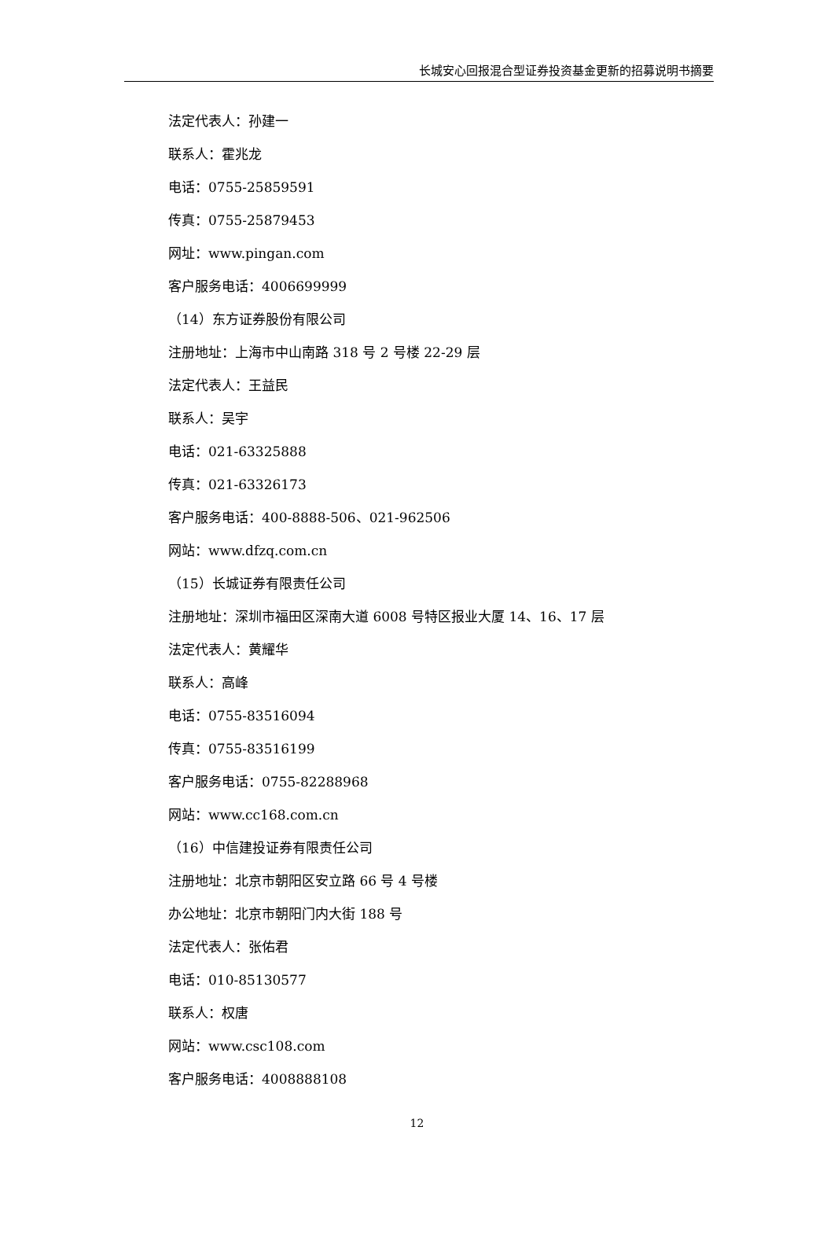长城安心回报混合型证券投资基金更新的招募说明书摘要
法定代表人：孙建一
联系人：霍兆龙
电话：0755-25859591
传真：0755-25879453
网址：www.pingan.com
客户服务电话：4006699999
（14）东方证券股份有限公司
注册地址：上海市中山南路 318 号 2 号楼 22-29 层
法定代表人：王益民
联系人：吴宇
电话：021-63325888
传真：021-63326173
客户服务电话：400-8888-506、021-962506
网站：www.dfzq.com.cn
（15）长城证券有限责任公司
注册地址：深圳市福田区深南大道 6008 号特区报业大厦 14、16、17 层
法定代表人：黄耀华
联系人：高峰
电话：0755-83516094
传真：0755-83516199
客户服务电话：0755-82288968
网站：www.cc168.com.cn
（16）中信建投证券有限责任公司
注册地址：北京市朝阳区安立路 66 号 4 号楼
办公地址：北京市朝阳门内大街 188 号
法定代表人：张佑君
电话：010-85130577
联系人：权唐
网站：www.csc108.com
客户服务电话：4008888108
12